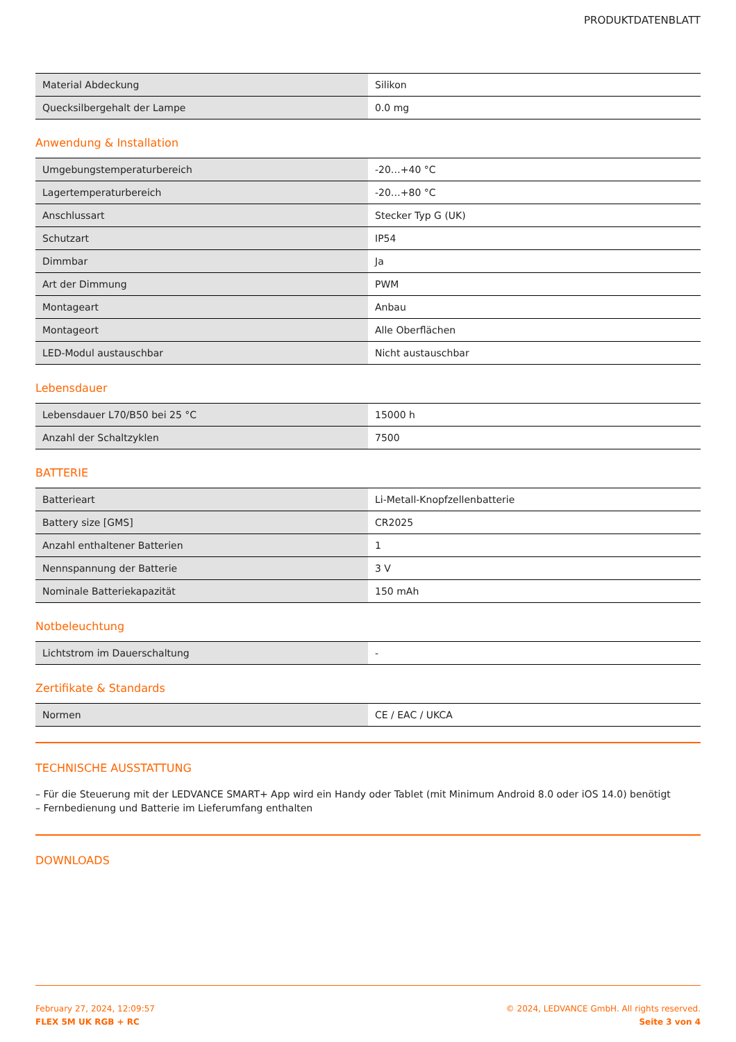PRODUKTDATENBLATT
| Material Abdeckung | Silikon |
| Quecksilbergehalt der Lampe | 0.0 mg |
Anwendung & Installation
| Umgebungstemperaturbereich | -20…+40 °C |
| Lagertemperaturbereich | -20…+80 °C |
| Anschlussart | Stecker Typ G (UK) |
| Schutzart | IP54 |
| Dimmbar | Ja |
| Art der Dimmung | PWM |
| Montageart | Anbau |
| Montageort | Alle Oberflächen |
| LED-Modul austauschbar | Nicht austauschbar |
Lebensdauer
| Lebensdauer L70/B50 bei 25 °C | 15000 h |
| Anzahl der Schaltzyklen | 7500 |
BATTERIE
| Batterieart | Li-Metall-Knopfzellenbatterie |
| Battery size [GMS] | CR2025 |
| Anzahl enthaltener Batterien | 1 |
| Nennspannung der Batterie | 3 V |
| Nominale Batteriekapazität | 150 mAh |
Notbeleuchtung
| Lichtstrom im Dauerschaltung | - |
Zertifikate & Standards
| Normen | CE / EAC / UKCA |
TECHNISCHE AUSSTATTUNG
– Für die Steuerung mit der LEDVANCE SMART+ App wird ein Handy oder Tablet (mit Minimum Android 8.0 oder iOS 14.0) benötigt
– Fernbedienung und Batterie im Lieferumfang enthalten
DOWNLOADS
February 27, 2024, 12:09:57
FLEX 5M UK RGB + RC
© 2024, LEDVANCE GmbH. All rights reserved.
Seite 3 von 4